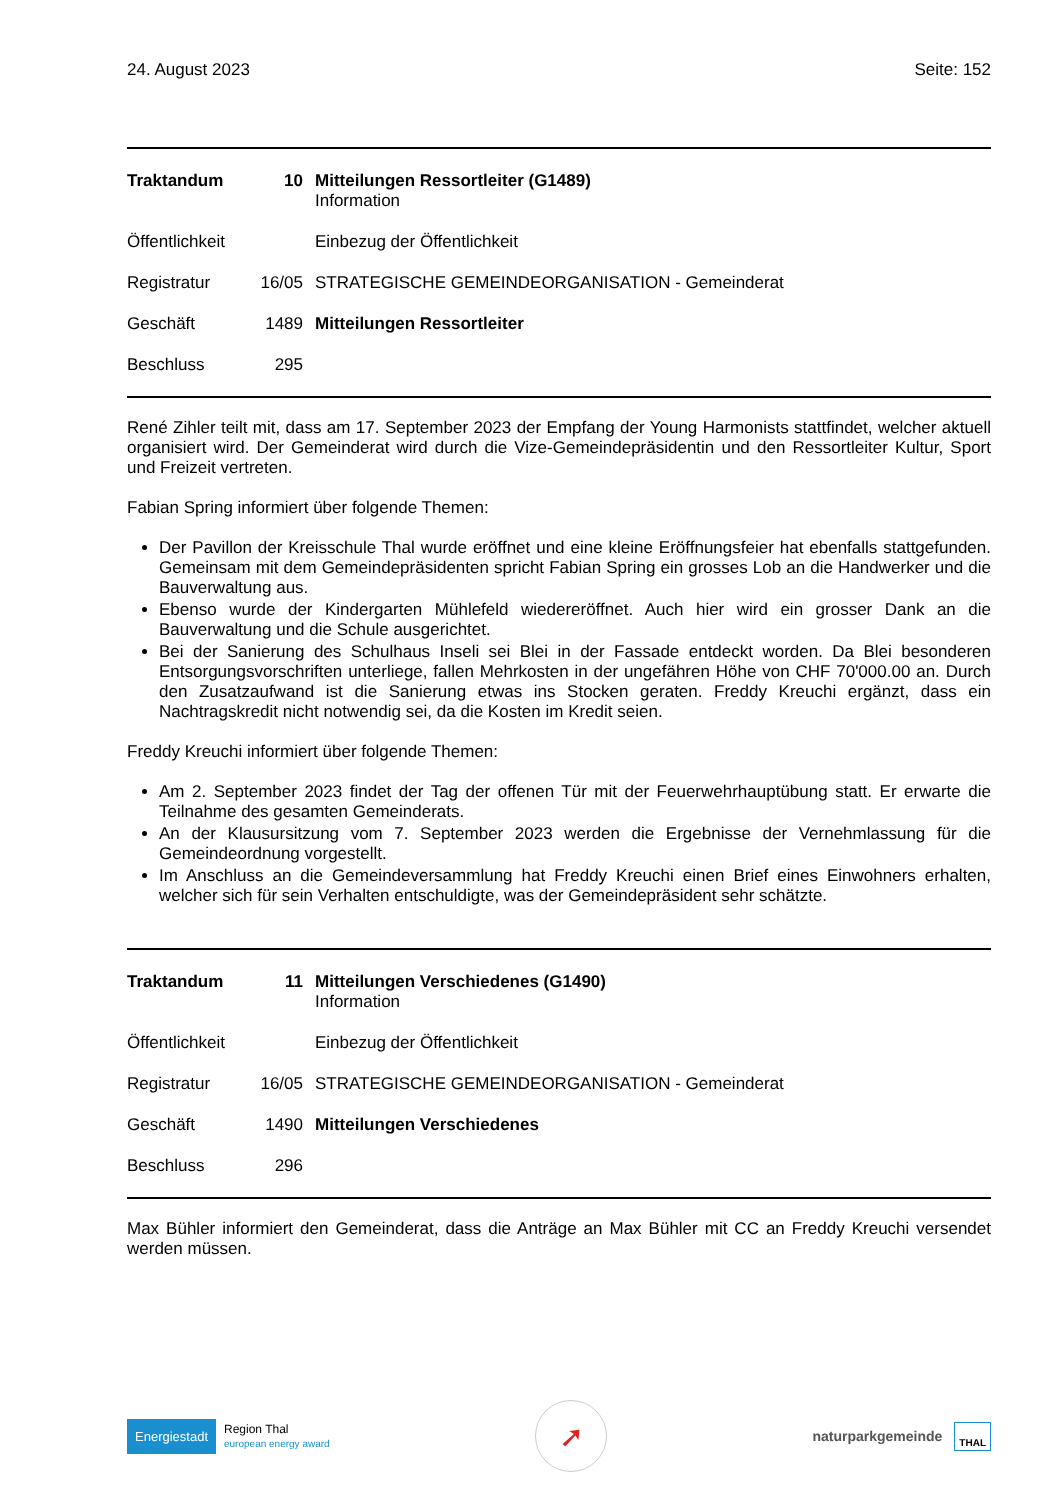24. August 2023 Seite: 152
| Traktandum | 10 | Mitteilungen Ressortleiter (G1489) Information |
| Öffentlichkeit | | Einbezug der Öffentlichkeit |
| Registratur | 16/05 | STRATEGISCHE GEMEINDEORGANISATION - Gemeinderat |
| Geschäft | 1489 | Mitteilungen Ressortleiter |
| Beschluss | 295 | |
René Zihler teilt mit, dass am 17. September 2023 der Empfang der Young Harmonists stattfindet, welcher aktuell organisiert wird. Der Gemeinderat wird durch die Vize-Gemeindepräsidentin und den Ressortleiter Kultur, Sport und Freizeit vertreten.
Fabian Spring informiert über folgende Themen:
Der Pavillon der Kreisschule Thal wurde eröffnet und eine kleine Eröffnungsfeier hat ebenfalls stattgefunden. Gemeinsam mit dem Gemeindepräsidenten spricht Fabian Spring ein grosses Lob an die Handwerker und die Bauverwaltung aus.
Ebenso wurde der Kindergarten Mühlefeld wiedereröffnet. Auch hier wird ein grosser Dank an die Bauverwaltung und die Schule ausgerichtet.
Bei der Sanierung des Schulhaus Inseli sei Blei in der Fassade entdeckt worden. Da Blei besonderen Entsorgungsvorschriften unterliege, fallen Mehrkosten in der ungefähren Höhe von CHF 70'000.00 an. Durch den Zusatzaufwand ist die Sanierung etwas ins Stocken geraten. Freddy Kreuchi ergänzt, dass ein Nachtragskredit nicht notwendig sei, da die Kosten im Kredit seien.
Freddy Kreuchi informiert über folgende Themen:
Am 2. September 2023 findet der Tag der offenen Tür mit der Feuerwehrhauptübung statt. Er erwarte die Teilnahme des gesamten Gemeinderats.
An der Klausursitzung vom 7. September 2023 werden die Ergebnisse der Vernehmlassung für die Gemeindeordnung vorgestellt.
Im Anschluss an die Gemeindeversammlung hat Freddy Kreuchi einen Brief eines Einwohners erhalten, welcher sich für sein Verhalten entschuldigte, was der Gemeindepräsident sehr schätzte.
| Traktandum | 11 | Mitteilungen Verschiedenes (G1490) Information |
| Öffentlichkeit | | Einbezug der Öffentlichkeit |
| Registratur | 16/05 | STRATEGISCHE GEMEINDEORGANISATION - Gemeinderat |
| Geschäft | 1490 | Mitteilungen Verschiedenes |
| Beschluss | 296 | |
Max Bühler informiert den Gemeinderat, dass die Anträge an Max Bühler mit CC an Freddy Kreuchi versendet werden müssen.
Energiestadt Region Thal
european energy award
➚
naturparkgemeinde THAL